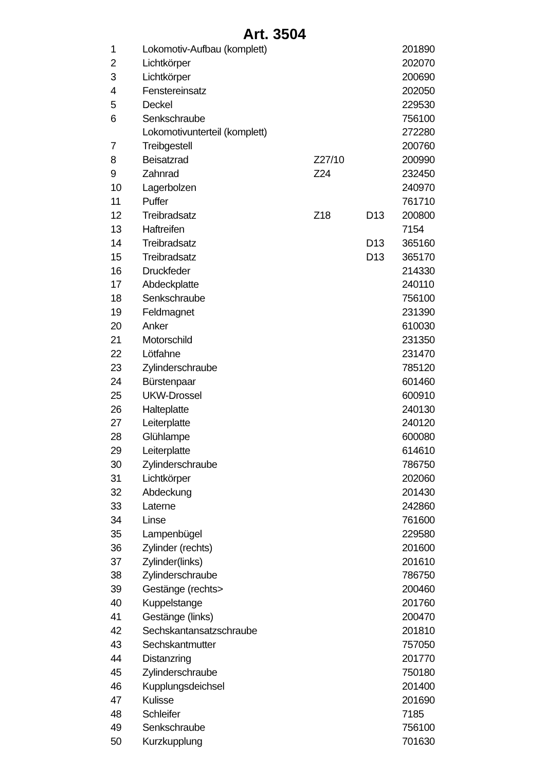Art. 3504
| 1 | Lokomotiv-Aufbau (komplett) | | | 201890 |
| 2 | Lichtkörper | | | 202070 |
| 3 | Lichtkörper | | | 200690 |
| 4 | Fenstereinsatz | | | 202050 |
| 5 | Deckel | | | 229530 |
| 6 | Senkschraube | | | 756100 |
| | Lokomotivunterteil (komplett) | | | 272280 |
| 7 | Treibgestell | | | 200760 |
| 8 | Beisatzrad | Z27/10 | | 200990 |
| 9 | Zahnrad | Z24 | | 232450 |
| 10 | Lagerbolzen | | | 240970 |
| 11 | Puffer | | | 761710 |
| 12 | Treibradsatz | Z18 | D13 | 200800 |
| 13 | Haftreifen | | | 7154 |
| 14 | Treibradsatz | | D13 | 365160 |
| 15 | Treibradsatz | | D13 | 365170 |
| 16 | Druckfeder | | | 214330 |
| 17 | Abdeckplatte | | | 240110 |
| 18 | Senkschraube | | | 756100 |
| 19 | Feldmagnet | | | 231390 |
| 20 | Anker | | | 610030 |
| 21 | Motorschild | | | 231350 |
| 22 | Lötfahne | | | 231470 |
| 23 | Zylinderschraube | | | 785120 |
| 24 | Bürstenpaar | | | 601460 |
| 25 | UKW-Drossel | | | 600910 |
| 26 | Halteplatte | | | 240130 |
| 27 | Leiterplatte | | | 240120 |
| 28 | Glühlampe | | | 600080 |
| 29 | Leiterplatte | | | 614610 |
| 30 | Zylinderschraube | | | 786750 |
| 31 | Lichtkörper | | | 202060 |
| 32 | Abdeckung | | | 201430 |
| 33 | Laterne | | | 242860 |
| 34 | Linse | | | 761600 |
| 35 | Lampenbügel | | | 229580 |
| 36 | Zylinder (rechts) | | | 201600 |
| 37 | Zylinder(links) | | | 201610 |
| 38 | Zylinderschraube | | | 786750 |
| 39 | Gestänge (rechts> | | | 200460 |
| 40 | Kuppelstange | | | 201760 |
| 41 | Gestänge (links) | | | 200470 |
| 42 | Sechskantansatzschraube | | | 201810 |
| 43 | Sechskantmutter | | | 757050 |
| 44 | Distanzring | | | 201770 |
| 45 | Zylinderschraube | | | 750180 |
| 46 | Kupplungsdeichsel | | | 201400 |
| 47 | Kulisse | | | 201690 |
| 48 | Schleifer | | | 7185 |
| 49 | Senkschraube | | | 756100 |
| 50 | Kurzkupplung | | | 701630 |